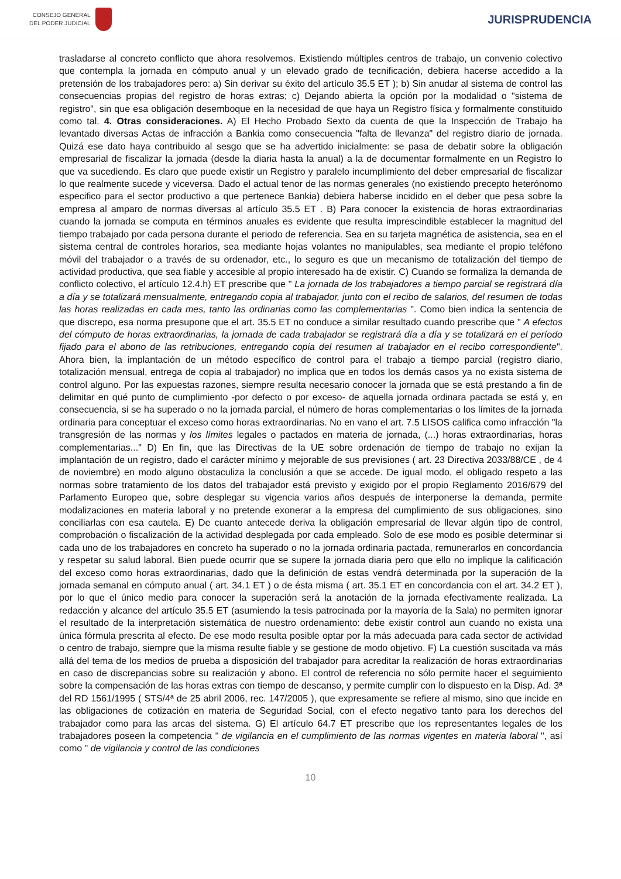CONSEJO GENERAL
DEL PODER JUDICIAL
JURISPRUDENCIA
trasladarse al concreto conflicto que ahora resolvemos. Existiendo múltiples centros de trabajo, un convenio colectivo que contempla la jornada en cómputo anual y un elevado grado de tecnificación, debiera hacerse accedido a la pretensión de los trabajadores pero: a) Sin derivar su éxito del artículo 35.5 ET ); b) Sin anudar al sistema de control las consecuencias propias del registro de horas extras; c) Dejando abierta la opción por la modalidad o "sistema de registro", sin que esa obligación desemboque en la necesidad de que haya un Registro física y formalmente constituido como tal. 4. Otras consideraciones. A) El Hecho Probado Sexto da cuenta de que la Inspección de Trabajo ha levantado diversas Actas de infracción a Bankia como consecuencia "falta de llevanza" del registro diario de jornada. Quizá ese dato haya contribuido al sesgo que se ha advertido inicialmente: se pasa de debatir sobre la obligación empresarial de fiscalizar la jornada (desde la diaria hasta la anual) a la de documentar formalmente en un Registro lo que va sucediendo. Es claro que puede existir un Registro y paralelo incumplimiento del deber empresarial de fiscalizar lo que realmente sucede y viceversa. Dado el actual tenor de las normas generales (no existiendo precepto heterónomo especifico para el sector productivo a que pertenece Bankia) debiera haberse incidido en el deber que pesa sobre la empresa al amparo de normas diversas al artículo 35.5 ET . B) Para conocer la existencia de horas extraordinarias cuando la jornada se computa en términos anuales es evidente que resulta imprescindible establecer la magnitud del tiempo trabajado por cada persona durante el periodo de referencia. Sea en su tarjeta magnética de asistencia, sea en el sistema central de controles horarios, sea mediante hojas volantes no manipulables, sea mediante el propio teléfono móvil del trabajador o a través de su ordenador, etc., lo seguro es que un mecanismo de totalización del tiempo de actividad productiva, que sea fiable y accesible al propio interesado ha de existir. C) Cuando se formaliza la demanda de conflicto colectivo, el artículo 12.4.h) ET prescribe que " La jornada de los trabajadores a tiempo parcial se registrará día a día y se totalizará mensualmente, entregando copia al trabajador, junto con el recibo de salarios, del resumen de todas las horas realizadas en cada mes, tanto las ordinarias como las complementarias ". Como bien indica la sentencia de que discrepo, esa norma presupone que el art. 35.5 ET no conduce a similar resultado cuando prescribe que " A efectos del cómputo de horas extraordinarias, la jornada de cada trabajador se registrará día a día y se totalizará en el período fijado para el abono de las retribuciones, entregando copia del resumen al trabajador en el recibo correspondiente". Ahora bien, la implantación de un método específico de control para el trabajo a tiempo parcial (registro diario, totalización mensual, entrega de copia al trabajador) no implica que en todos los demás casos ya no exista sistema de control alguno. Por las expuestas razones, siempre resulta necesario conocer la jornada que se está prestando a fin de delimitar en qué punto de cumplimiento -por defecto o por exceso- de aquella jornada ordinara pactada se está y, en consecuencia, si se ha superado o no la jornada parcial, el número de horas complementarias o los límites de la jornada ordinaria para conceptuar el exceso como horas extraordinarias. No en vano el art. 7.5 LISOS califica como infracción "la transgresión de las normas y los límites legales o pactados en materia de jornada, (...) horas extraordinarias, horas complementarias..." D) En fin, que las Directivas de la UE sobre ordenación de tiempo de trabajo no exijan la implantación de un registro, dado el carácter mínimo y mejorable de sus previsiones ( art. 23 Directiva 2033/88/CE , de 4 de noviembre) en modo alguno obstaculiza la conclusión a que se accede. De igual modo, el obligado respeto a las normas sobre tratamiento de los datos del trabajador está previsto y exigido por el propio Reglamento 2016/679 del Parlamento Europeo que, sobre desplegar su vigencia varios años después de interponerse la demanda, permite modalizaciones en materia laboral y no pretende exonerar a la empresa del cumplimiento de sus obligaciones, sino conciliarlas con esa cautela. E) De cuanto antecede deriva la obligación empresarial de llevar algún tipo de control, comprobación o fiscalización de la actividad desplegada por cada empleado. Solo de ese modo es posible determinar si cada uno de los trabajadores en concreto ha superado o no la jornada ordinaria pactada, remunerarlos en concordancia y respetar su salud laboral. Bien puede ocurrir que se supere la jornada diaria pero que ello no implique la calificación del exceso como horas extraordinarias, dado que la definición de estas vendrá determinada por la superación de la jornada semanal en cómputo anual ( art. 34.1 ET ) o de ésta misma ( art. 35.1 ET en concordancia con el art. 34.2 ET ), por lo que el único medio para conocer la superación será la anotación de la jornada efectivamente realizada. La redacción y alcance del artículo 35.5 ET (asumiendo la tesis patrocinada por la mayoría de la Sala) no permiten ignorar el resultado de la interpretación sistemática de nuestro ordenamiento: debe existir control aun cuando no exista una única fórmula prescrita al efecto. De ese modo resulta posible optar por la más adecuada para cada sector de actividad o centro de trabajo, siempre que la misma resulte fiable y se gestione de modo objetivo. F) La cuestión suscitada va más allá del tema de los medios de prueba a disposición del trabajador para acreditar la realización de horas extraordinarias en caso de discrepancias sobre su realización y abono. El control de referencia no sólo permite hacer el seguimiento sobre la compensación de las horas extras con tiempo de descanso, y permite cumplir con lo dispuesto en la Disp. Ad. 3ª del RD 1561/1995 ( STS/4ª de 25 abril 2006, rec. 147/2005 ), que expresamente se refiere al mismo, sino que incide en las obligaciones de cotización en materia de Seguridad Social, con el efecto negativo tanto para los derechos del trabajador como para las arcas del sistema. G) El artículo 64.7 ET prescribe que los representantes legales de los trabajadores poseen la competencia " de vigilancia en el cumplimiento de las normas vigentes en materia laboral ", así como " de vigilancia y control de las condiciones
10